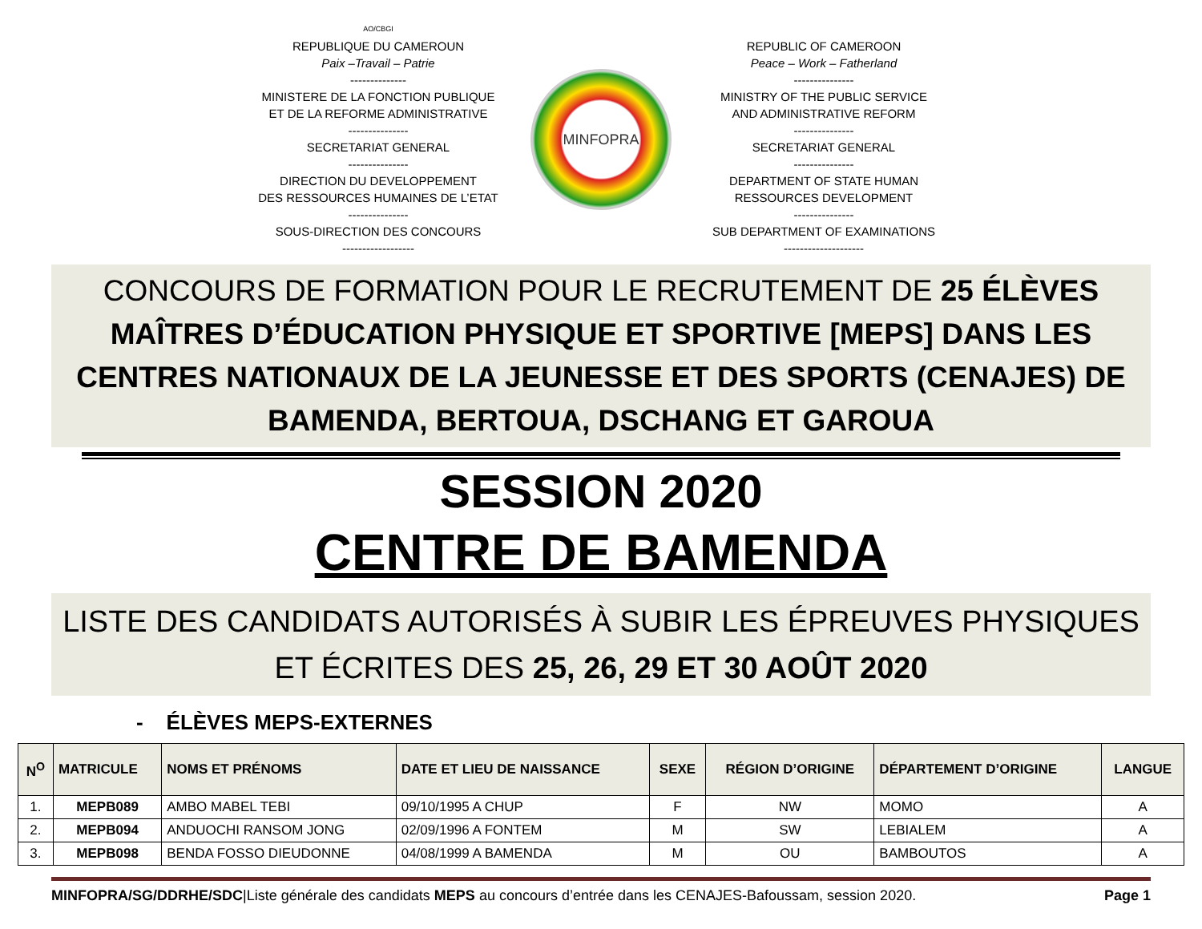AO/CBGI
REPUBLIQUE DU CAMEROUN
Paix –Travail – Patrie
--------------
MINISTERE DE LA FONCTION PUBLIQUE
ET DE LA REFORME ADMINISTRATIVE
---------------
SECRETARIAT GENERAL
---------------
DIRECTION DU DEVELOPPEMENT
DES RESSOURCES HUMAINES DE L’ETAT
---------------
SOUS-DIRECTION DES CONCOURS
------------------
MINFOPRA
REPUBLIC OF CAMEROON
Peace – Work – Fatherland
---------------
MINISTRY OF THE PUBLIC SERVICE
AND ADMINISTRATIVE REFORM
---------------
SECRETARIAT GENERAL
---------------
DEPARTMENT OF STATE HUMAN
RESSOURCES DEVELOPMENT
---------------
SUB DEPARTMENT OF EXAMINATIONS
--------------------
CONCOURS DE FORMATION POUR LE RECRUTEMENT DE 25 ÉLÈVES MAÎTRES D’ÉDUCATION PHYSIQUE ET SPORTIVE [MEPS] DANS LES CENTRES NATIONAUX DE LA JEUNESSE ET DES SPORTS (CENAJES) DE BAMENDA, BERTOUA, DSCHANG ET GAROUA
SESSION 2020
CENTRE DE BAMENDA
LISTE DES CANDIDATS AUTORISÉS À SUBIR LES ÉPREUVES PHYSIQUES ET ÉCRITES DES 25, 26, 29 ET 30 AOÛT 2020
- ÉLÈVES MEPS-EXTERNES
| N<sup>O</sup> | MATRICULE | NOMS ET PRÉNOMS | DATE ET LIEU DE NAISSANCE | SEXE | RÉGION D’ORIGINE | DÉPARTEMENT D’ORIGINE | LANGUE |
| --- | --- | --- | --- | --- | --- | --- | --- |
| 1. | MEPB089 | AMBO MABEL TEBI | 09/10/1995 A CHUP | F | NW | MOMO | A |
| 2. | MEPB094 | ANDUOCHI RANSOM JONG | 02/09/1996 A FONTEM | M | SW | LEBIALEM | A |
| 3. | MEPB098 | BENDA FOSSO DIEUDONNE | 04/08/1999 A BAMENDA | M | OU | BAMBOUTOS | A |
MINFOPRA/SG/DDRHE/SDC|Liste générale des candidats MEPS au concours d’entrée dans les CENAJES-Bafoussam, session 2020. Page 1